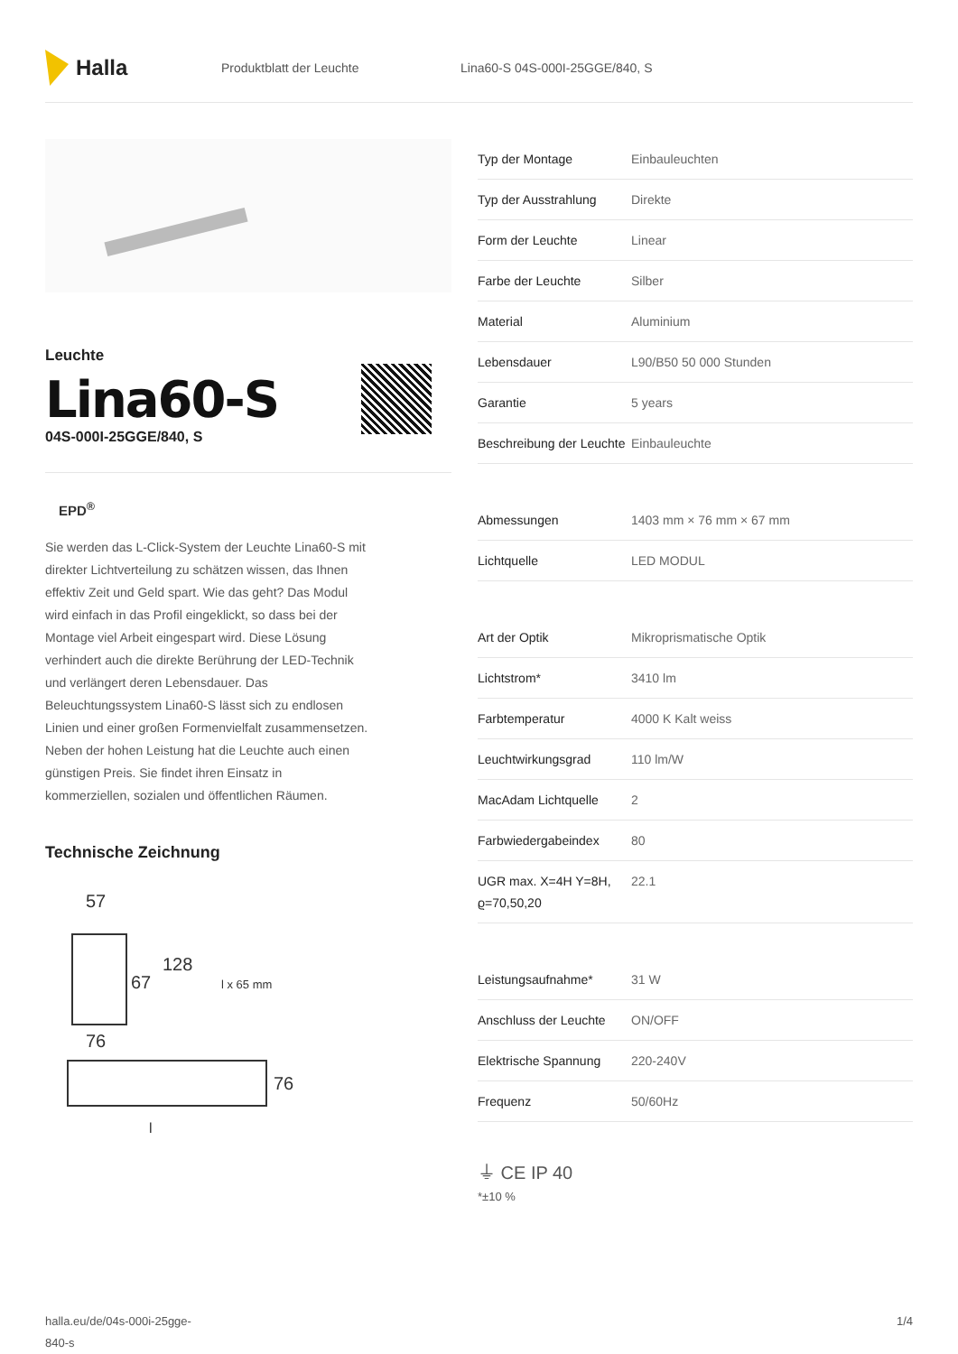Halla
Produktblatt der Leuchte Lina60-S 04S-000I-25GGE/840, S
Leuchte
Lina60-S
04S-000I-25GGE/840, S
EPD<sup>®</sup>
Sie werden das L-Click-System der Leuchte Lina60-S mit direkter Lichtverteilung zu schätzen wissen, das Ihnen effektiv Zeit und Geld spart. Wie das geht? Das Modul wird einfach in das Profil eingeklickt, so dass bei der Montage viel Arbeit eingespart wird. Diese Lösung verhindert auch die direkte Berührung der LED-Technik und verlängert deren Lebensdauer. Das Beleuchtungssystem Lina60-S lässt sich zu endlosen Linien und einer großen Formenvielfalt zusammensetzen. Neben der hohen Leistung hat die Leuchte auch einen günstigen Preis. Sie findet ihren Einsatz in kommerziellen, sozialen und öffentlichen Räumen.
Technische Zeichnung
57
67
128
l x 65 mm
76
76
l
| Typ der Montage | Einbauleuchten |
| Typ der Ausstrahlung | Direkte |
| Form der Leuchte | Linear |
| Farbe der Leuchte | Silber |
| Material | Aluminium |
| Lebensdauer | L90/B50 50 000 Stunden |
| Garantie | 5 years |
| Beschreibung der Leuchte | Einbauleuchte |
| Abmessungen | 1403 mm × 76 mm × 67 mm |
| Lichtquelle | LED MODUL |
| Art der Optik | Mikroprismatische Optik |
| Lichtstrom* | 3410 lm |
| Farbtemperatur | 4000 K Kalt weiss |
| Leuchtwirkungsgrad | 110 lm/W |
| MacAdam Lichtquelle | 2 |
| Farbwiedergabeindex | 80 |
| UGR max. X=4H Y=8H, ϱ=70,50,20 | 22.1 |
| Leistungsaufnahme* | 31 W |
| Anschluss der Leuchte | ON/OFF |
| Elektrische Spannung | 220-240V |
| Frequenz | 50/60Hz |
⏚ CE IP 40
*±10 %
halla.eu/de/04s-000i-25gge-
840-s 1/4